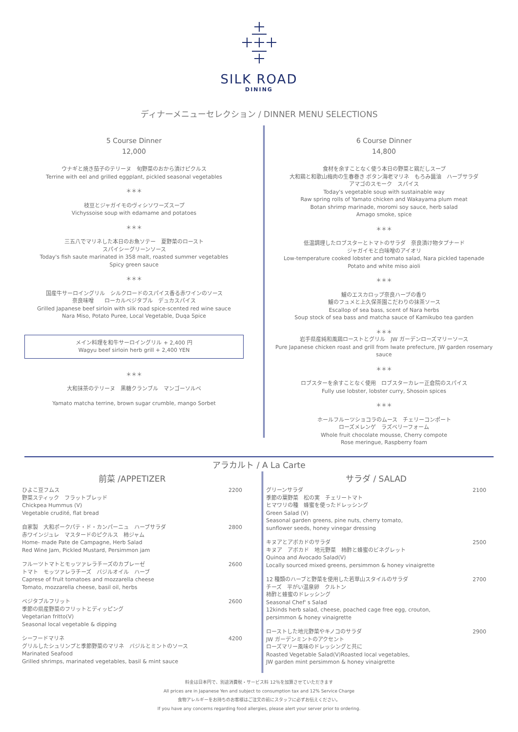SILK ROAD
DINING
ディナーメニューセレクション / DINNER MENU SELECTIONS
5 Course Dinner
12,000
ウナギと焼き茄子のテリーヌ　旬野菜のおから漬けピクルス
Terrine with eel and grilled eggplant, pickled seasonal vegetables
＊＊＊
枝豆とジャガイモのヴィシソワーズスープ
Vichyssoise soup with edamame and potatoes
＊＊＊
三五八でマリネした本日のお魚ソテー　夏野菜のロースト
スパイシーグリーンソース
Today's fish saute marinated in 358 malt, roasted summer vegetables
Spicy green sauce
＊＊＊
国産牛サーロイングリル　シルクロードのスパイス香る赤ワインのソース
奈良味噌　　ローカルベジタブル　デュカスパイス
Grilled Japanese beef sirloin with silk road spice-scented red wine sauce
Nara Miso, Potato Puree, Local Vegetable, Duqa Spice
メイン料理を和牛サーロイングリル + 2,400 円
Wagyu beef sirloin herb grill + 2,400 YEN
＊＊＊
大和抹茶のテリーヌ　黒糖クランブル　マンゴーソルベ
Yamato matcha terrine, brown sugar crumble, mango Sorbet
6 Course Dinner
14,800
食材を余すことなく使う本日の野菜と鶏だしスープ
大和鶏と和歌山梅肉の生春巻き ボタン海老マリネ　もろみ醤油　ハーブサラダ
アマゴのスモーク　スパイス
Today's vegetable soup with sustainable way
Raw spring rolls of Yamato chicken and Wakayama plum meat
Botan shrimp marinade, moromi soy sauce, herb salad
Amago smoke, spice
＊＊＊
低温調理したロブスターとトマトのサラダ　奈良漬け物タプナード
ジャガイモと白味噌のアイオリ
Low-temperature cooked lobster and tomato salad, Nara pickled tapenade
Potato and white miso aioli
＊＊＊
鱸のエスカロップ奈良ハーブの香り
鱸のフュメと上久保茶園こだわりの抹茶ソース
Escallop of sea bass, scent of Nara herbs
Soup stock of sea bass and matcha sauce of Kamikubo tea garden
＊＊＊
岩手県産純和風鶏ローストとグリル　JW ガーデンローズマリーソース
Pure Japanese chicken roast and grill from Iwate prefecture, JW garden rosemary sauce
＊＊＊
ロブスターを余すことなく使用　ロブスターカレー正倉院のスパイス
Fully use lobster, lobster curry, Shosoin spices
＊＊＊
ホールフルーツショコラのムース　チェリーコンポート
ローズメレンゲ　ラズベリーフォーム
Whole fruit chocolate mousse, Cherry compote
Rose meringue, Raspberry foam
アラカルト / A La Carte
前菜 /APPETIZER
| ひよこ豆フムス 野菜スティック フラットブレッド Chickpea Hummus (V) Vegetable crudité, flat bread | 2200 |
| 自家製 大和ポークパテ・ド・カンパーニュ ハーブサラダ 赤ワインジュレ マスタードのピクルス 柿ジャム Home- made Pate de Campagne, Herb Salad Red Wine Jam, Pickled Mustard, Persimmon jam | 2800 |
| フルーツトマトとモッツァレラチーズのカプレーゼ トマト モッツァレラチーズ バジルオイル ハーブ Caprese of fruit tomatoes and mozzarella cheese Tomato, mozzarella cheese, basil oil, herbs | 2600 |
| ベジタブルフリット 季節の県産野菜のフリットとディッピング Vegetarian fritto(V) Seasonal local vegetable & dipping | 2600 |
| シーフードマリネ グリルしたシュリンプと季節野菜のマリネ バジルとミントのソース Marinated Seafood Grilled shrimps, marinated vegetables, basil & mint sauce | 4200 |
サラダ / SALAD
| グリーンサラダ 季節の葉野菜 松の実 チェリートマト ヒマワリの種 蜂蜜を使ったドレッシング Green Salad (V) Seasonal garden greens, pine nuts, cherry tomato, sunflower seeds, honey vinegar dressing | 2100 |
| キヌアとアボカドのサラダ キヌア アボカド 地元野菜 柿酢と蜂蜜のビネグレット Quinoa and Avocado Salad(V) Locally sourced mixed greens, persimmon & honey vinaigrette | 2500 |
| 12 種類のハーブと野菜を使用した若草山スタイルのサラダ チーズ 平がい温泉卵 クルトン 柿酢と蜂蜜のドレッシング Seasonal Chef' s Salad 12kinds herb salad, cheese, poached cage free egg, crouton, persimmon & honey vinaigrette | 2700 |
| ローストした地元野菜やキノコのサラダ JW ガーデンミントのアクセント ローズマリー風味のドレッシングと共に Roasted Vegetable Salad(V)Roasted local vegetables, JW garden mint persimmon & honey vinaigrette | 2900 |
料金は日本円で、別途消費税・サービス料 12％を加算させていただきます
All prices are in Japanese Yen and subject to consumption tax and 12% Service Charge
食物アレルギーをお持ちのお客様はご注文の前にスタッフに必ずお伝えください。
If you have any concerns regarding food allergies, please alert your server prior to ordering.